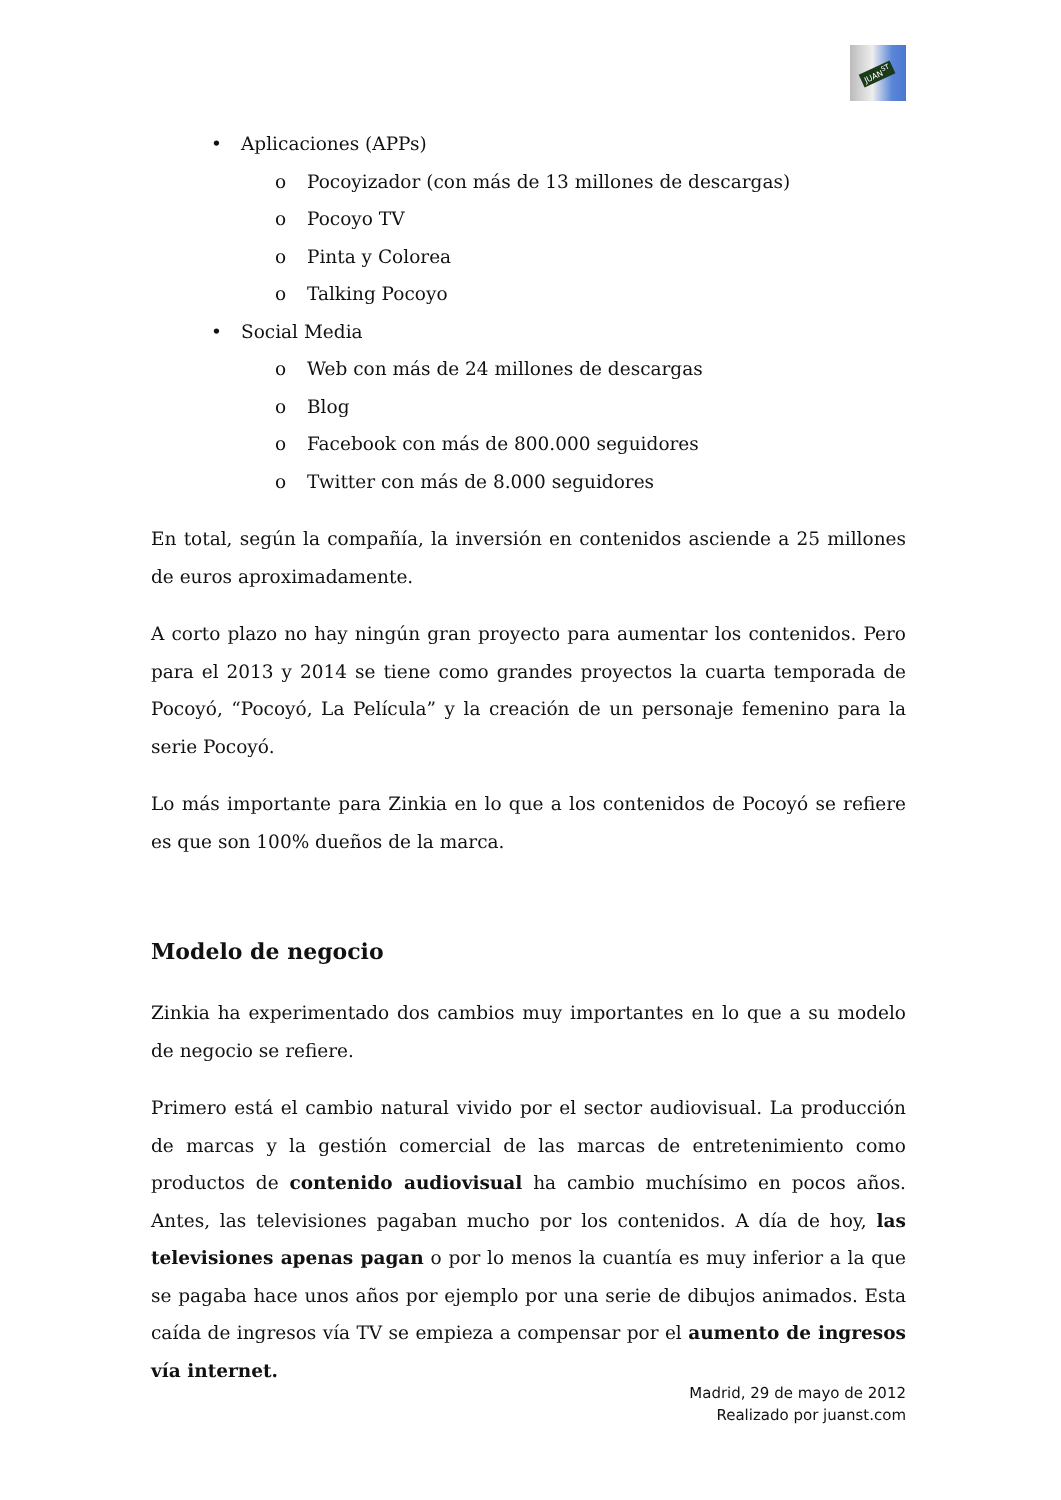JUAN<sup>ST</sup>
• Aplicaciones (APPs)
o Pocoyizador (con más de 13 millones de descargas)
o Pocoyo TV
o Pinta y Colorea
o Talking Pocoyo
• Social Media
o Web con más de 24 millones de descargas
o Blog
o Facebook con más de 800.000 seguidores
o Twitter con más de 8.000 seguidores
En total, según la compañía, la inversión en contenidos asciende a 25 millones de euros aproximadamente.
A corto plazo no hay ningún gran proyecto para aumentar los contenidos. Pero para el 2013 y 2014 se tiene como grandes proyectos la cuarta temporada de Pocoyó, “Pocoyó, La Película” y la creación de un personaje femenino para la serie Pocoyó.
Lo más importante para Zinkia en lo que a los contenidos de Pocoyó se refiere es que son 100% dueños de la marca.
Modelo de negocio
Zinkia ha experimentado dos cambios muy importantes en lo que a su modelo de negocio se refiere.
Primero está el cambio natural vivido por el sector audiovisual. La producción de marcas y la gestión comercial de las marcas de entretenimiento como productos de contenido audiovisual ha cambio muchísimo en pocos años. Antes, las televisiones pagaban mucho por los contenidos. A día de hoy, las televisiones apenas pagan o por lo menos la cuantía es muy inferior a la que se pagaba hace unos años por ejemplo por una serie de dibujos animados. Esta caída de ingresos vía TV se empieza a compensar por el aumento de ingresos vía internet.
Madrid, 29 de mayo de 2012
Realizado por juanst.com